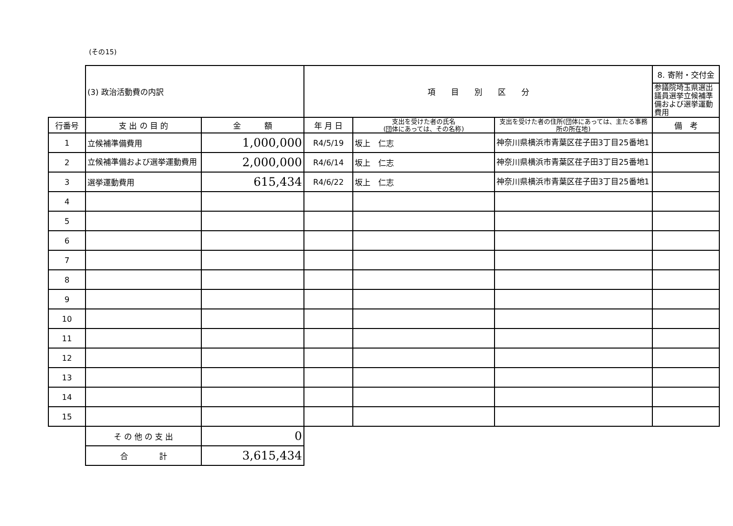(その15)
| | (3) 政治活動費の内訳 | | 項 目 別 区 分 | | | 8. 寄附・交付金 |
| | | | | | | 参議院埼玉県選出議員選挙立候補準備および選挙運動費用 |
| 行番号 | 支 出 の 目 的 | 金 額 | 年 月 日 | 支出を受けた者の氏名 (団体にあっては、その名称) | 支出を受けた者の住所(団体にあっては、主たる事務所の所在地) | 備 考 |
| 1 | 立候補準備費用 | 1,000,000 | R4/5/19 | 坂上 仁志 | 神奈川県横浜市青葉区荏子田3丁目25番地1 | |
| 2 | 立候補準備および選挙運動費用 | 2,000,000 | R4/6/14 | 坂上 仁志 | 神奈川県横浜市青葉区荏子田3丁目25番地1 | |
| 3 | 選挙運動費用 | 615,434 | R4/6/22 | 坂上 仁志 | 神奈川県横浜市青葉区荏子田3丁目25番地1 | |
| 4 | | | | | | |
| 5 | | | | | | |
| 6 | | | | | | |
| 7 | | | | | | |
| 8 | | | | | | |
| 9 | | | | | | |
| 10 | | | | | | |
| 11 | | | | | | |
| 12 | | | | | | |
| 13 | | | | | | |
| 14 | | | | | | |
| 15 | | | | | | |
| | そ の 他 の 支 出 | 0 | | | | |
| | 合 計 | 3,615,434 | | | | |